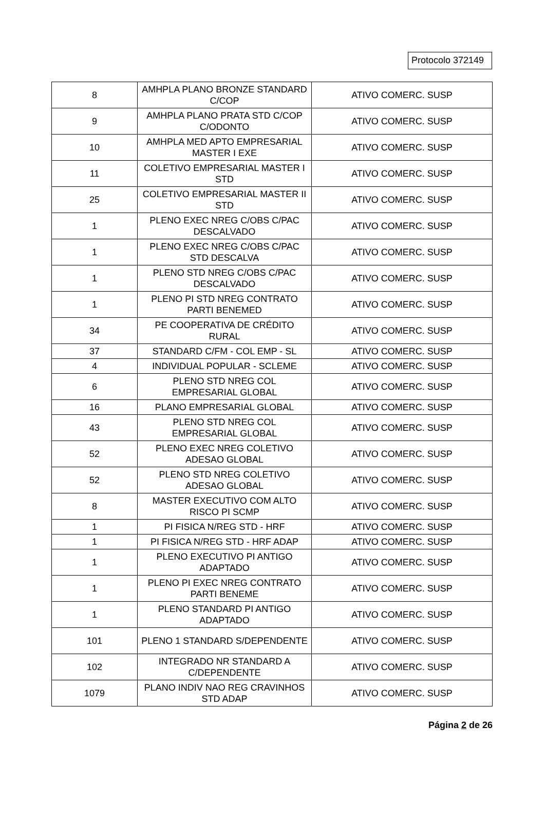Protocolo 372149
| 8 | AMHPLA PLANO BRONZE STANDARD C/COP | ATIVO COMERC. SUSP |
| 9 | AMHPLA PLANO PRATA STD C/COP C/ODONTO | ATIVO COMERC. SUSP |
| 10 | AMHPLA MED APTO EMPRESARIAL MASTER I EXE | ATIVO COMERC. SUSP |
| 11 | COLETIVO EMPRESARIAL MASTER I STD | ATIVO COMERC. SUSP |
| 25 | COLETIVO EMPRESARIAL MASTER II STD | ATIVO COMERC. SUSP |
| 1 | PLENO EXEC NREG C/OBS C/PAC DESCALVADO | ATIVO COMERC. SUSP |
| 1 | PLENO EXEC NREG C/OBS C/PAC STD DESCALVA | ATIVO COMERC. SUSP |
| 1 | PLENO STD NREG C/OBS C/PAC DESCALVADO | ATIVO COMERC. SUSP |
| 1 | PLENO PI STD NREG CONTRATO PARTI BENEMED | ATIVO COMERC. SUSP |
| 34 | PE COOPERATIVA DE CRÉDITO RURAL | ATIVO COMERC. SUSP |
| 37 | STANDARD C/FM - COL EMP - SL | ATIVO COMERC. SUSP |
| 4 | INDIVIDUAL POPULAR - SCLEME | ATIVO COMERC. SUSP |
| 6 | PLENO STD NREG COL EMPRESARIAL GLOBAL | ATIVO COMERC. SUSP |
| 16 | PLANO EMPRESARIAL GLOBAL | ATIVO COMERC. SUSP |
| 43 | PLENO STD NREG COL EMPRESARIAL GLOBAL | ATIVO COMERC. SUSP |
| 52 | PLENO EXEC NREG COLETIVO ADESAO GLOBAL | ATIVO COMERC. SUSP |
| 52 | PLENO STD NREG COLETIVO ADESAO GLOBAL | ATIVO COMERC. SUSP |
| 8 | MASTER EXECUTIVO COM ALTO RISCO PI SCMP | ATIVO COMERC. SUSP |
| 1 | PI FISICA N/REG STD - HRF | ATIVO COMERC. SUSP |
| 1 | PI FISICA N/REG STD - HRF ADAP | ATIVO COMERC. SUSP |
| 1 | PLENO EXECUTIVO PI ANTIGO ADAPTADO | ATIVO COMERC. SUSP |
| 1 | PLENO PI EXEC NREG CONTRATO PARTI BENEME | ATIVO COMERC. SUSP |
| 1 | PLENO STANDARD PI ANTIGO ADAPTADO | ATIVO COMERC. SUSP |
| 101 | PLENO 1 STANDARD S/DEPENDENTE | ATIVO COMERC. SUSP |
| 102 | INTEGRADO NR STANDARD A C/DEPENDENTE | ATIVO COMERC. SUSP |
| 1079 | PLANO INDIV NAO REG CRAVINHOS STD ADAP | ATIVO COMERC. SUSP |
Página 2 de 26